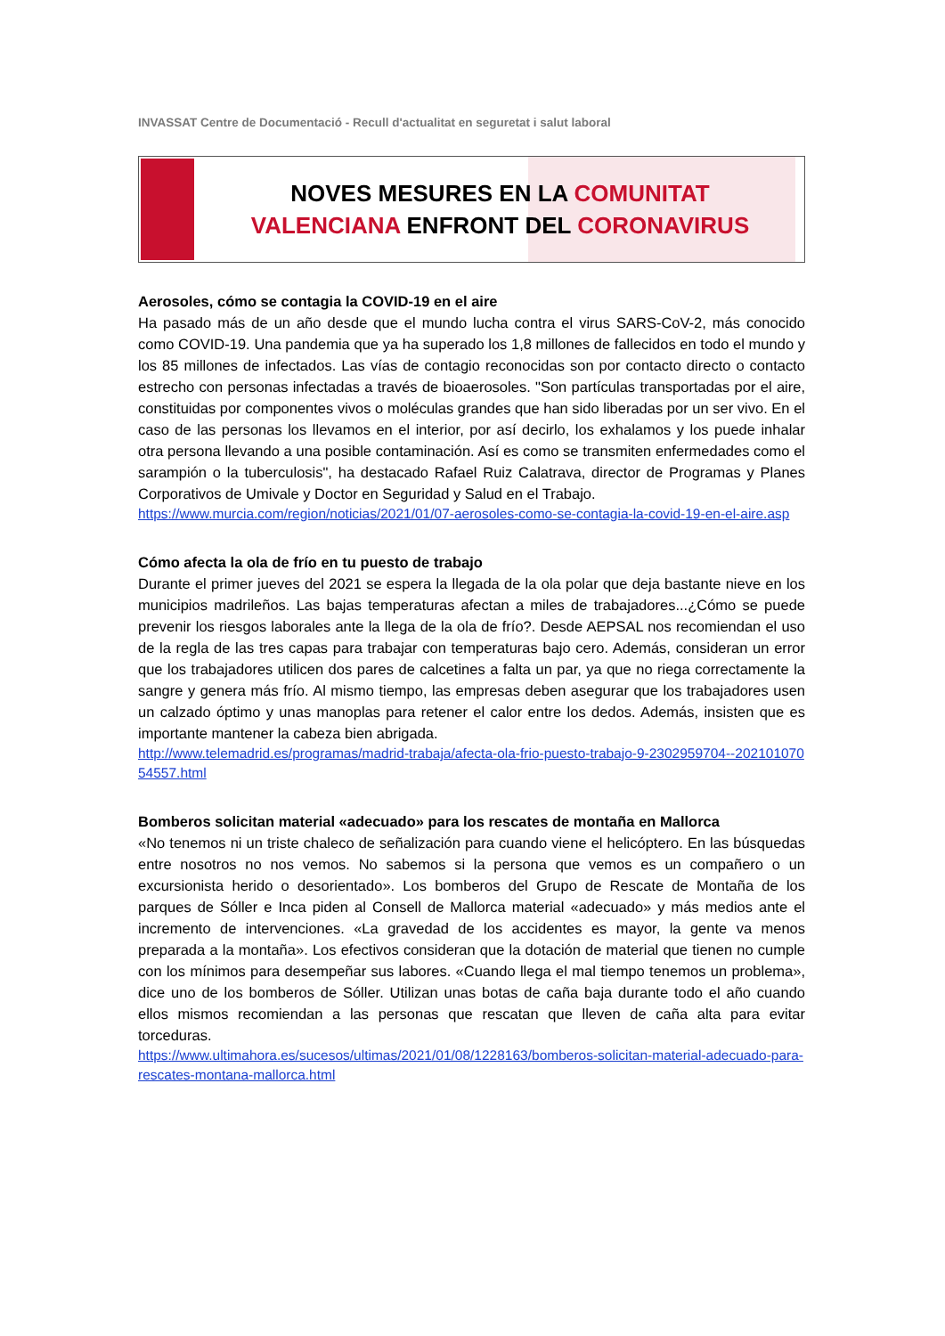INVASSAT Centre de Documentació - Recull d'actualitat en seguretat i salut laboral
NOVES MESURES EN LA COMUNITAT
VALENCIANA ENFRONT DEL CORONAVIRUS
Aerosoles, cómo se contagia la COVID-19 en el aire
Ha pasado más de un año desde que el mundo lucha contra el virus SARS-CoV-2, más conocido como COVID-19. Una pandemia que ya ha superado los 1,8 millones de fallecidos en todo el mundo y los 85 millones de infectados. Las vías de contagio reconocidas son por contacto directo o contacto estrecho con personas infectadas a través de bioaerosoles. "Son partículas transportadas por el aire, constituidas por componentes vivos o moléculas grandes que han sido liberadas por un ser vivo. En el caso de las personas los llevamos en el interior, por así decirlo, los exhalamos y los puede inhalar otra persona llevando a una posible contaminación. Así es como se transmiten enfermedades como el sarampión o la tuberculosis", ha destacado Rafael Ruiz Calatrava, director de Programas y Planes Corporativos de Umivale y Doctor en Seguridad y Salud en el Trabajo.
https://www.murcia.com/region/noticias/2021/01/07-aerosoles-como-se-contagia-la-covid-19-en-el-aire.asp
Cómo afecta la ola de frío en tu puesto de trabajo
Durante el primer jueves del 2021 se espera la llegada de la ola polar que deja bastante nieve en los municipios madrileños. Las bajas temperaturas afectan a miles de trabajadores...¿Cómo se puede prevenir los riesgos laborales ante la llega de la ola de frío?. Desde AEPSAL nos recomiendan el uso de la regla de las tres capas para trabajar con temperaturas bajo cero. Además, consideran un error que los trabajadores utilicen dos pares de calcetines a falta un par, ya que no riega correctamente la sangre y genera más frío. Al mismo tiempo, las empresas deben asegurar que los trabajadores usen un calzado óptimo y unas manoplas para retener el calor entre los dedos. Además, insisten que es importante mantener la cabeza bien abrigada.
http://www.telemadrid.es/programas/madrid-trabaja/afecta-ola-frio-puesto-trabajo-9-2302959704--20210107054557.html
Bomberos solicitan material «adecuado» para los rescates de montaña en Mallorca
«No tenemos ni un triste chaleco de señalización para cuando viene el helicóptero. En las búsquedas entre nosotros no nos vemos. No sabemos si la persona que vemos es un compañero o un excursionista herido o desorientado». Los bomberos del Grupo de Rescate de Montaña de los parques de Sóller e Inca piden al Consell de Mallorca material «adecuado» y más medios ante el incremento de intervenciones. «La gravedad de los accidentes es mayor, la gente va menos preparada a la montaña». Los efectivos consideran que la dotación de material que tienen no cumple con los mínimos para desempeñar sus labores. «Cuando llega el mal tiempo tenemos un problema», dice uno de los bomberos de Sóller. Utilizan unas botas de caña baja durante todo el año cuando ellos mismos recomiendan a las personas que rescatan que lleven de caña alta para evitar torceduras.
https://www.ultimahora.es/sucesos/ultimas/2021/01/08/1228163/bomberos-solicitan-material-adecuado-para-rescates-montana-mallorca.html